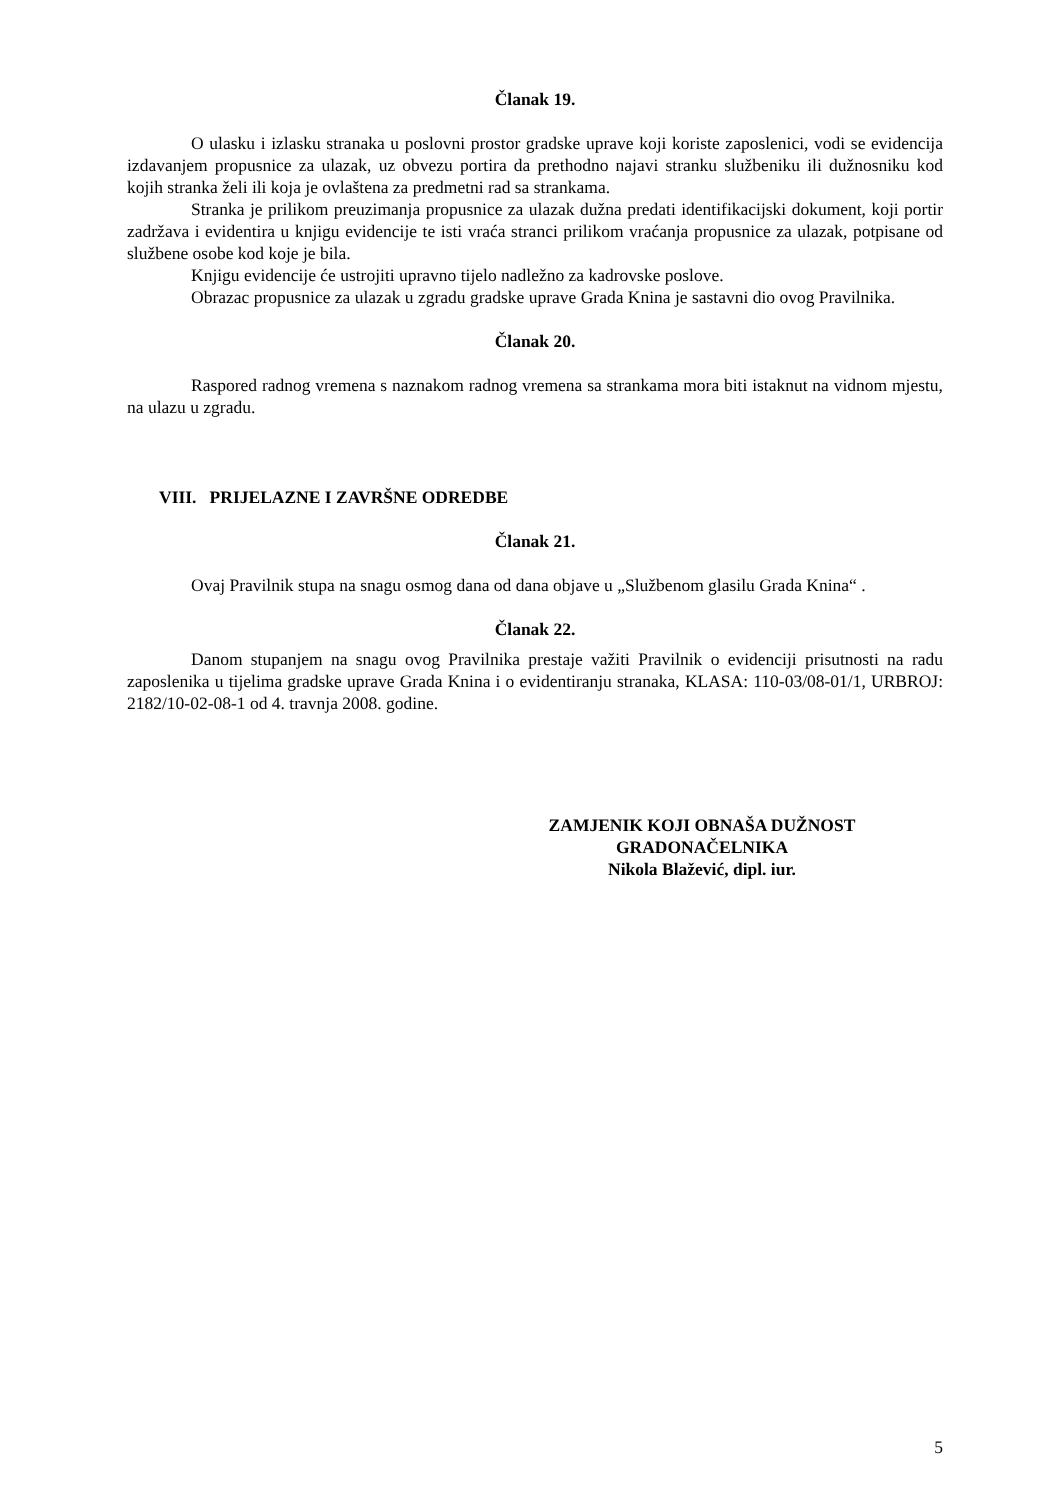Članak 19.
O ulasku i izlasku stranaka u poslovni prostor gradske uprave koji koriste zaposlenici, vodi se evidencija izdavanjem propusnice za ulazak, uz obvezu portira da prethodno najavi stranku službeniku ili dužnosniku kod kojih stranka želi ili koja je ovlaštena za predmetni rad sa strankama.
Stranka je prilikom preuzimanja propusnice za ulazak dužna predati identifikacijski dokument, koji portir zadržava i evidentira u knjigu evidencije te isti vraća stranci prilikom vraćanja propusnice za ulazak, potpisane od službene osobe kod koje je bila.
Knjigu evidencije će ustrojiti upravno tijelo nadležno za kadrovske poslove.
Obrazac propusnice za ulazak u zgradu gradske uprave Grada Knina je sastavni dio ovog Pravilnika.
Članak 20.
Raspored radnog vremena s naznakom radnog vremena sa strankama mora biti istaknut na vidnom mjestu, na ulazu u zgradu.
VIII. PRIJELAZNE I ZAVRŠNE ODREDBE
Članak 21.
Ovaj Pravilnik stupa na snagu osmog dana od dana objave u „Službenom glasilu Grada Knina“ .
Članak 22.
Danom stupanjem na snagu ovog Pravilnika prestaje važiti Pravilnik o evidenciji prisutnosti na radu zaposlenika u tijelima gradske uprave Grada Knina i o evidentiranju stranaka, KLASA: 110-03/08-01/1, URBROJ: 2182/10-02-08-1 od 4. travnja 2008. godine.
ZAMJENIK KOJI OBNAŠA DUŽNOST
GRADONAČELNIKA
Nikola Blažević, dipl. iur.
5